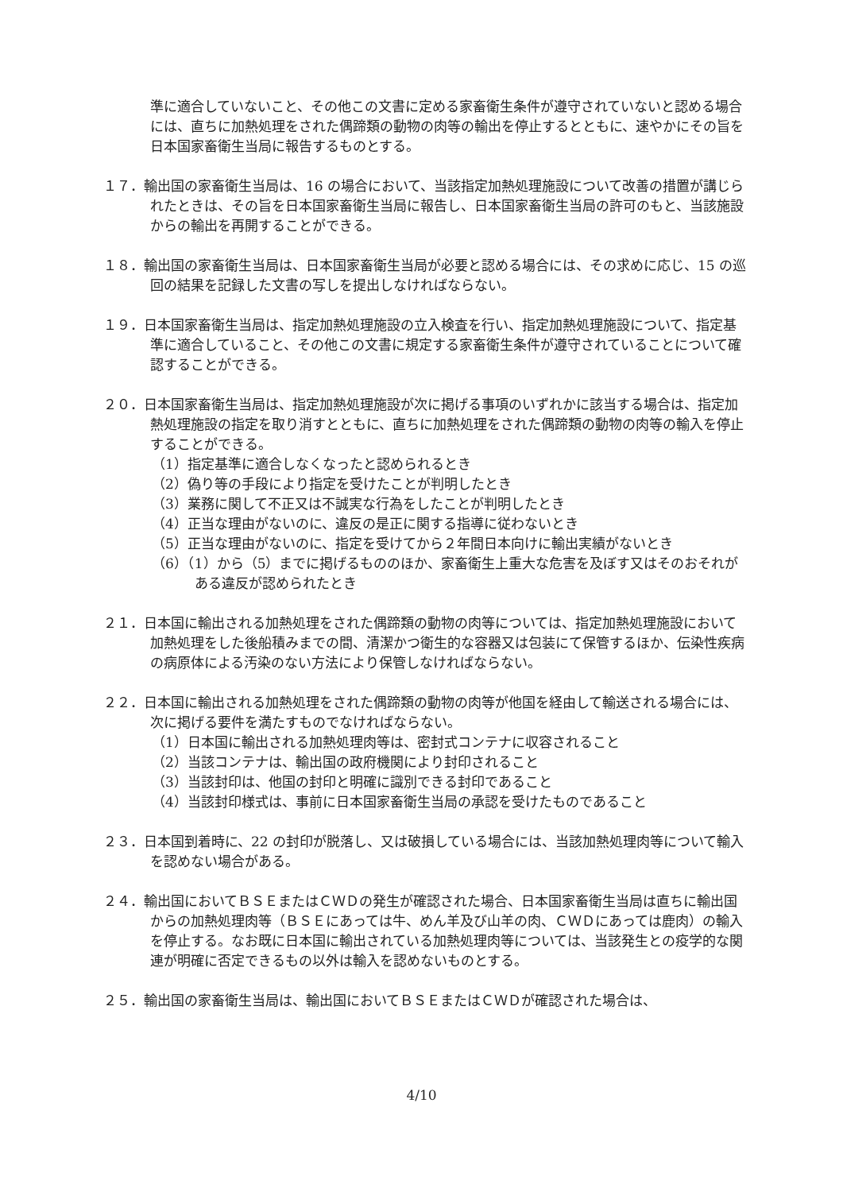準に適合していないこと、その他この文書に定める家畜衛生条件が遵守されていないと認める場合には、直ちに加熱処理をされた偶蹄類の動物の肉等の輸出を停止するとともに、速やかにその旨を日本国家畜衛生当局に報告するものとする。
１７．輸出国の家畜衛生当局は、16 の場合において、当該指定加熱処理施設について改善の措置が講じられたときは、その旨を日本国家畜衛生当局に報告し、日本国家畜衛生当局の許可のもと、当該施設からの輸出を再開することができる。
１８．輸出国の家畜衛生当局は、日本国家畜衛生当局が必要と認める場合には、その求めに応じ、15 の巡回の結果を記録した文書の写しを提出しなければならない。
１９．日本国家畜衛生当局は、指定加熱処理施設の立入検査を行い、指定加熱処理施設について、指定基準に適合していること、その他この文書に規定する家畜衛生条件が遵守されていることについて確認することができる。
２０．日本国家畜衛生当局は、指定加熱処理施設が次に掲げる事項のいずれかに該当する場合は、指定加熱処理施設の指定を取り消すとともに、直ちに加熱処理をされた偶蹄類の動物の肉等の輸入を停止することができる。
（1）指定基準に適合しなくなったと認められるとき
（2）偽り等の手段により指定を受けたことが判明したとき
（3）業務に関して不正又は不誠実な行為をしたことが判明したとき
（4）正当な理由がないのに、違反の是正に関する指導に従わないとき
（5）正当な理由がないのに、指定を受けてから２年間日本向けに輸出実績がないとき
（6）（1）から（5）までに掲げるもののほか、家畜衛生上重大な危害を及ぼす又はそのおそれがある違反が認められたとき
２１．日本国に輸出される加熱処理をされた偶蹄類の動物の肉等については、指定加熱処理施設において加熱処理をした後船積みまでの間、清潔かつ衛生的な容器又は包装にて保管するほか、伝染性疾病の病原体による汚染のない方法により保管しなければならない。
２２．日本国に輸出される加熱処理をされた偶蹄類の動物の肉等が他国を経由して輸送される場合には、次に掲げる要件を満たすものでなければならない。
（1）日本国に輸出される加熱処理肉等は、密封式コンテナに収容されること
（2）当該コンテナは、輸出国の政府機関により封印されること
（3）当該封印は、他国の封印と明確に識別できる封印であること
（4）当該封印様式は、事前に日本国家畜衛生当局の承認を受けたものであること
２３．日本国到着時に、22 の封印が脱落し、又は破損している場合には、当該加熱処理肉等について輸入を認めない場合がある。
２４．輸出国においてＢＳＥまたはＣＷＤの発生が確認された場合、日本国家畜衛生当局は直ちに輸出国からの加熱処理肉等（ＢＳＥにあっては牛、めん羊及び山羊の肉、ＣＷＤにあっては鹿肉）の輸入を停止する。なお既に日本国に輸出されている加熱処理肉等については、当該発生との疫学的な関連が明確に否定できるもの以外は輸入を認めないものとする。
２５．輸出国の家畜衛生当局は、輸出国においてＢＳＥまたはＣＷＤが確認された場合は、
4/10